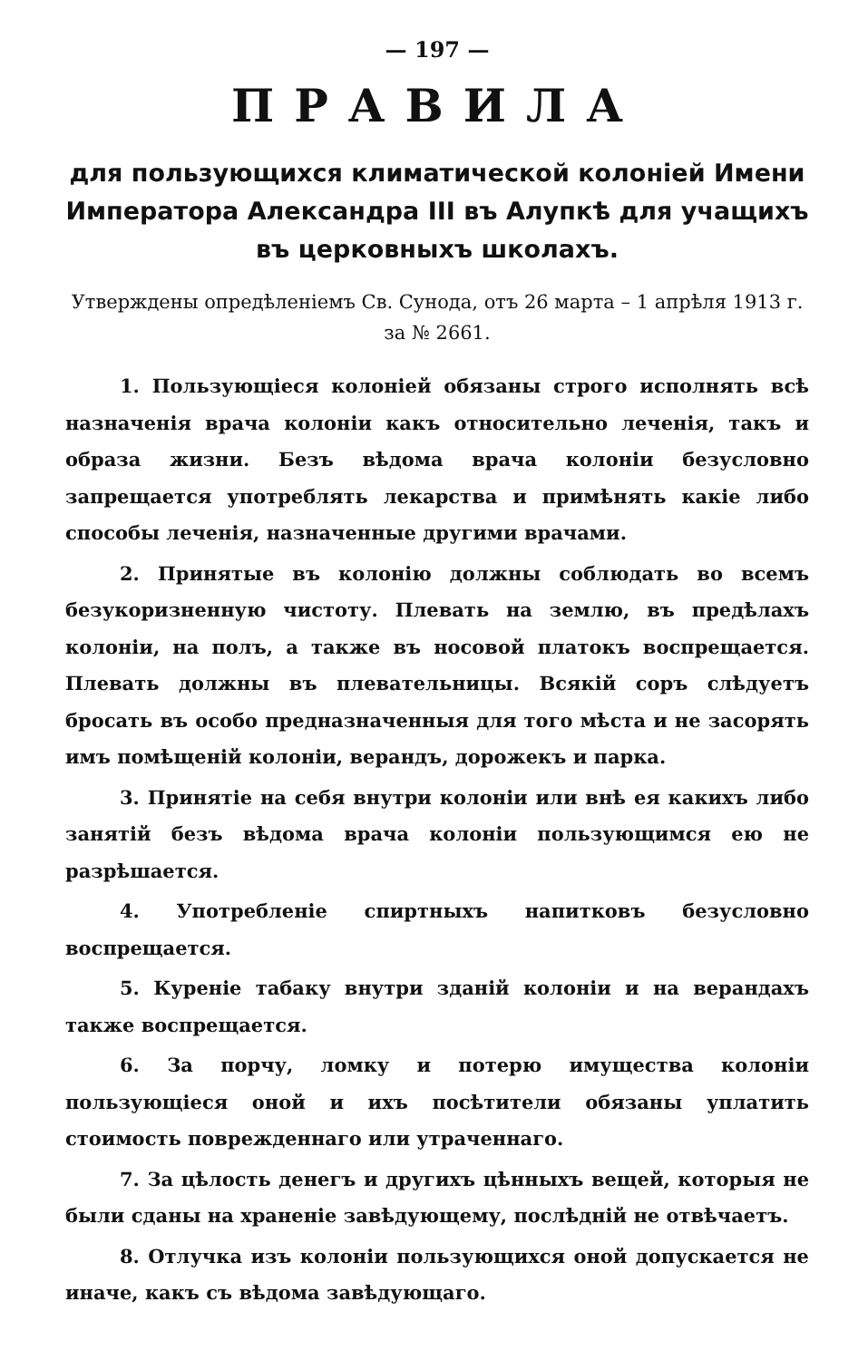— 197 —
ПРАВИЛА
для пользующихся климатической колоніей Имени Императора Александра III въ Алупкѣ для учащихъ въ церковныхъ школахъ.
Утверждены опредѣленіемъ Св. Сунода, отъ 26 марта – 1 апрѣля 1913 г. за № 2661.
1. Пользующіеся колоніей обязаны строго исполнять всѣ назначенія врача колоніи какъ относительно леченія, такъ и образа жизни. Безъ вѣдома врача колоніи безусловно запрещается употреблять лекарства и примѣнять какіе либо способы леченія, назначенные другими врачами.
2. Принятые въ колонію должны соблюдать во всемъ безукоризненную чистоту. Плевать на землю, въ предѣлахъ колоніи, на полъ, а также въ носовой платокъ воспрещается. Плевать должны въ плевательницы. Всякій соръ слѣдуетъ бросать въ особо предназначенныя для того мѣста и не засорять имъ помѣщеній колоніи, верандъ, дорожекъ и парка.
3. Принятіе на себя внутри колоніи или внѣ ея какихъ либо занятій безъ вѣдома врача колоніи пользующимся ею не разрѣшается.
4. Употребленіе спиртныхъ напитковъ безусловно воспрещается.
5. Куреніе табаку внутри зданій колоніи и на верандахъ также воспрещается.
6. За порчу, ломку и потерю имущества колоніи пользующіеся оной и ихъ посѣтители обязаны уплатить стоимость поврежденнаго или утраченнаго.
7. За цѣлость денегъ и другихъ цѣнныхъ вещей, которыя не были сданы на храненіе завѣдующему, послѣдній не отвѣчаетъ.
8. Отлучка изъ колоніи пользующихся оной допускается не иначе, какъ съ вѣдома завѣдующаго.